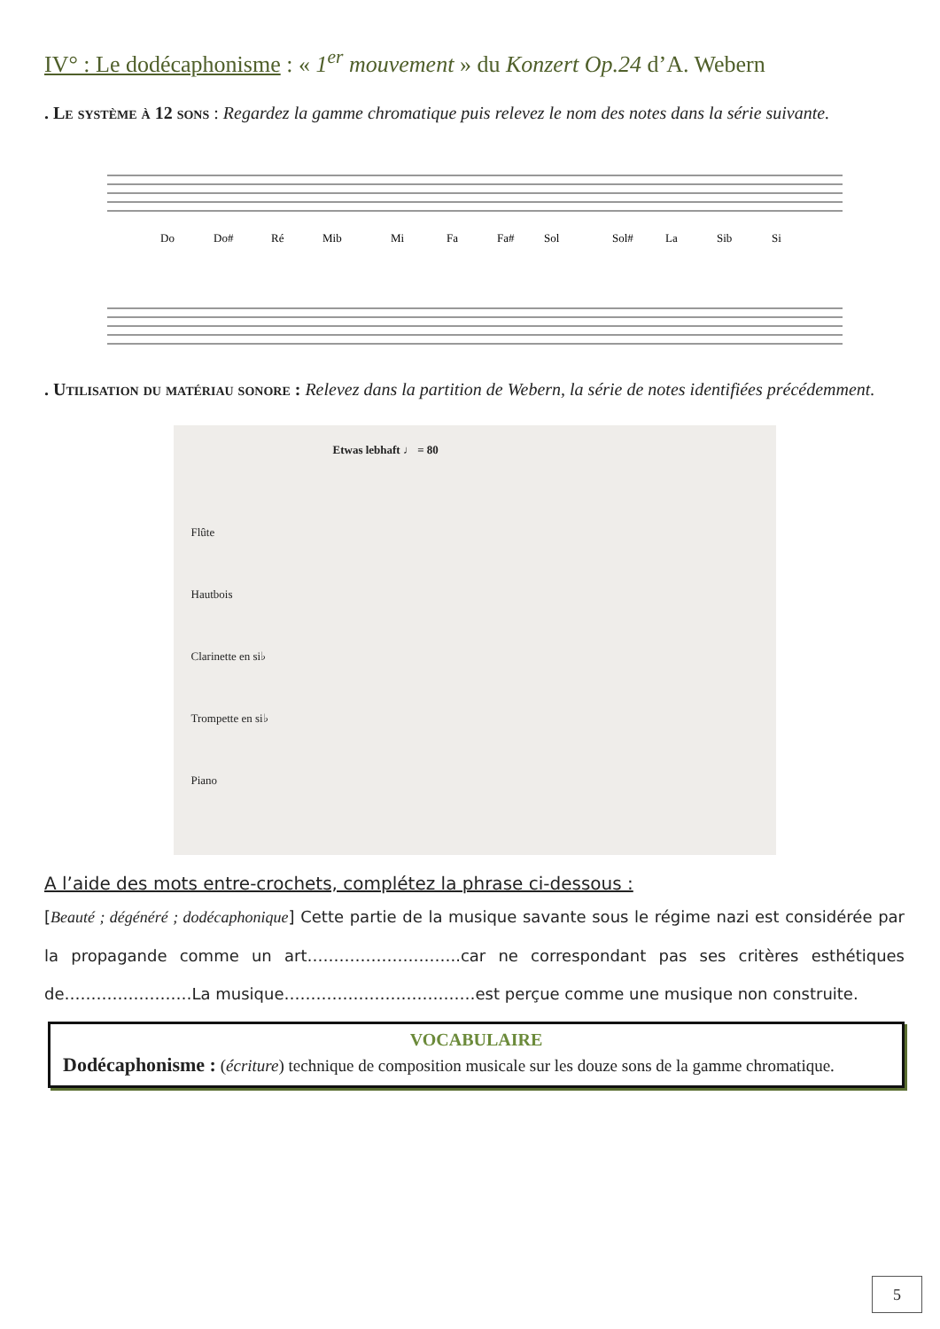IV° : Le dodécaphonisme : « 1<sup>er</sup> mouvement » du Konzert Op.24 d’A. Webern
. Le système à 12 sons : Regardez la gamme chromatique puis relevez le nom des notes dans la série suivante.
Do
Do#
Ré
Mib
Mi
Fa
Fa#
Sol
Sol#
La
Sib
Si
. Utilisation du matériau sonore : Relevez dans la partition de Webern, la série de notes identifiées précédemment.
Etwas lebhaft ♩ = 80
Flûte
Hautbois
Clarinette en si♭
Trompette en si♭
Piano
A l’aide des mots entre-crochets, complétez la phrase ci-dessous :
[Beauté ; dégénéré ; dodécaphonique] Cette partie de la musique savante sous le régime nazi est considérée par la propagande comme un art………………………..car ne correspondant pas ses critères esthétiques de……………………La musique………………………………est perçue comme une musique non construite.
VOCABULAIRE
Dodécaphonisme : (écriture) technique de composition musicale sur les douze sons de la gamme chromatique.
5